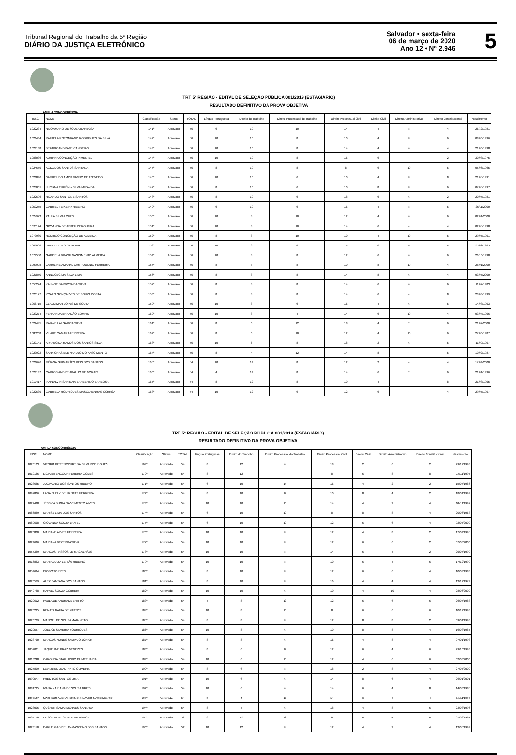Tribunal Regional do Trabalho da 5ª Região
DIÁRIO DA JUSTIÇA ELETRÔNICO
Salvador • sexta-feira
06 de março de 2020
Ano 12 • Nº 2.946
5
TRT 5ª REGIÃO - EDITAL DE SELEÇÃO PÚBLICA 001/2019 (ESTAGIÁRIO)
RESULTADO DEFINITIVO DA PROVA OBJETIVA
AMPLA CONCORRÊNCIA
| INSC | NOME | Classificação | Status | TOTAL | Língua Portuguesa | Direito do Trabalho | Direito Processual do Trabalho | Direito Processual Civil | Direito Civil | Direito Administrativo | Direito Constitucional | Nascimento |
| --- | --- | --- | --- | --- | --- | --- | --- | --- | --- | --- | --- | --- |
| 1022234 | NILO AMARO DE SOUZA BARBOSA | 141º | Aprovado | 56 | 6 | 10 | 10 | 14 | 4 | 8 | 4 | 26/12/1981 |
| 1021484 | RAFAELA ROTONDANO RODRIGUES DA SILVA | 142º | Aprovado | 56 | 10 | 10 | 8 | 10 | 4 | 8 | 6 | 08/06/1996 |
| 1028188 | BEATRIZ ANDRADE CANDEIAS | 143º | Aprovado | 56 | 10 | 10 | 8 | 14 | 4 | 6 | 4 | 21/06/1998 |
| 1088036 | ADRIANA CONCEIÇÃO PIMENTEL | 144º | Aprovado | 56 | 10 | 10 | 8 | 16 | 6 | 4 | 2 | 30/08/1975 |
| 1024659 | AGDA DOS SANTOS SANTANA | 145º | Aprovado | 56 | 8 | 10 | 8 | 8 | 6 | 10 | 6 | 05/06/1965 |
| 1021896 | SAMUEL DO AMOR DIVINO DE AZEVEDO | 146º | Aprovado | 56 | 10 | 10 | 6 | 10 | 4 | 8 | 8 | 21/05/1991 |
| 1023001 | LUCIANA EUGÊNIA SILVA MIRANDA | 147º | Aprovado | 56 | 8 | 10 | 6 | 10 | 8 | 8 | 6 | 07/05/1997 |
| 1022696 | RICARDO SANTOS E SANTOS | 148º | Aprovado | 56 | 8 | 10 | 6 | 18 | 6 | 6 | 2 | 20/05/1981 |
| 1050255 | GABRIEL TEIXEIRA RIBEIRO | 149º | Aprovado | 56 | 6 | 10 | 6 | 16 | 4 | 8 | 6 | 26/11/2000 |
| 1024973 | PAULA SILVA LOPES | 150º | Aprovado | 56 | 10 | 8 | 10 | 12 | 4 | 6 | 6 | 02/01/2000 |
| 1021124 | GIOVANNA DE ABREU CERQUEIRA | 151º | Aprovado | 56 | 10 | 8 | 10 | 14 | 6 | 4 | 4 | 02/05/1998 |
| 1073980 | RODRIGO CONCEIÇÃO DE ALMEIDA | 152º | Aprovado | 56 | 8 | 8 | 10 | 10 | 4 | 10 | 6 | 29/07/1991 |
| 1066808 | JANA RIBEIRO OLIVEIRA | 153º | Aprovado | 56 | 10 | 8 | 8 | 14 | 6 | 6 | 4 | 25/02/1985 |
| 1079550 | GABRIELA BRASIL NASCIMENTO ALMEIDA | 154º | Aprovado | 56 | 10 | 8 | 8 | 12 | 6 | 6 | 6 | 26/10/1998 |
| 1093908 | CAROLINE AMARAL CAMPODONIO FERREIRA | 155º | Aprovado | 56 | 8 | 8 | 8 | 10 | 8 | 10 | 4 | 28/01/2000 |
| 1021850 | ANNA CECÍLIA SILVA LIMA | 156º | Aprovado | 56 | 8 | 8 | 8 | 14 | 8 | 6 | 4 | 03/07/2000 |
| 1055274 | KALIANE BARBOSA DA SILVA | 157º | Aprovado | 56 | 8 | 8 | 8 | 14 | 6 | 6 | 6 | 11/07/1983 |
| 1020177 | YCARO GONÇALVES DE SOUZA COSTA | 158º | Aprovado | 56 | 8 | 8 | 8 | 14 | 6 | 4 | 8 | 23/08/1999 |
| 1068715 | CLAUDIMAR LOPES DE SOUZA | 159º | Aprovado | 56 | 10 | 8 | 6 | 16 | 4 | 6 | 6 | 14/08/1993 |
| 1023274 | FERNANDA BRANDÃO BOMFIM | 160º | Aprovado | 56 | 10 | 8 | 4 | 14 | 6 | 10 | 4 | 03/04/1996 |
| 1022445 | RAIANE LAI GARCIA SILVA | 161º | Aprovado | 56 | 8 | 6 | 12 | 18 | 4 | 2 | 6 | 21/07/2000 |
| 1085268 | VILANE CAMARA FERREIRA | 162º | Aprovado | 56 | 8 | 6 | 10 | 12 | 4 | 10 | 6 | 27/06/1987 |
| 1020141 | APARECIDA RAMOS DOS SANTOS SILVA | 163º | Aprovado | 56 | 10 | 6 | 8 | 18 | 2 | 6 | 6 | 11/09/1997 |
| 1023922 | SARA GRASIELE ARAUJO DO NASCIMENTO | 164º | Aprovado | 56 | 8 | 4 | 12 | 14 | 8 | 4 | 6 | 10/02/1987 |
| 1021676 | MÉRCIA GUIMARÃES REIS DOS SANTOS | 165º | Aprovado | 54 | 10 | 14 | 8 | 12 | 2 | 4 | 4 | 17/04/2000 |
| 1028137 | CARLOS ANDRE ARAUJO DE MORAIS | 166º | Aprovado | 54 | 4 | 14 | 8 | 14 | 6 | 2 | 6 | 21/01/1996 |
| 1017417 | IANN ALVIN SANTANA BARBERINO BARBOSA | 167º | Aprovado | 54 | 8 | 12 | 8 | 10 | 4 | 4 | 8 | 21/03/1995 |
| 1022639 | GABRIELA RODRIGUES MASCARENHAS CORRÊA | 168º | Aprovado | 54 | 10 | 12 | 6 | 12 | 6 | 4 | 4 | 29/07/1997 |
TRT 5ª REGIÃO - EDITAL DE SELEÇÃO PÚBLICA 001/2019 (ESTAGIÁRIO)
RESULTADO DEFINITIVO DA PROVA OBJETIVA
AMPLA CONCORRÊNCIA
| INSC | NOME | Classificação | Status | TOTAL | Língua Portuguesa | Direito do Trabalho | Direito Processual do Trabalho | Direito Processual Civil | Direito Civil | Direito Administrativo | Direito Constitucional | Nascimento |
| --- | --- | --- | --- | --- | --- | --- | --- | --- | --- | --- | --- | --- |
| 1020103 | VITORIA BITTENCOURT DA SILVA RODRIGUES | 169º | Aprovado | 54 | 8 | 12 | 6 | 18 | 2 | 6 | 2 | 29/12/1998 |
| 1019126 | LIGIA BITENCOUR PEREIRA GOMES | 170º | Aprovado | 54 | 8 | 12 | 4 | 8 | 6 | 8 | 8 | 15/11/1997 |
| 1028625 | JUCIMARIO DOS SANTOS RIBEIRO | 171º | Aprovado | 54 | 6 | 10 | 14 | 16 | 4 | 2 | 2 | 15/05/1986 |
| 1097806 | LANA SHELY DE FREITAS FERREIRA | 172º | Aprovado | 54 | 8 | 10 | 12 | 10 | 8 | 4 | 2 | 18/01/1999 |
| 1022488 | JÉSSICA BUGIA NASCIMENTO ALVES | 173º | Aprovado | 54 | 10 | 10 | 10 | 14 | 4 | 2 | 4 | 01/11/1997 |
| 1086829 | MARISE LIMA DOS SANTOS | 174º | Aprovado | 54 | 6 | 10 | 10 | 8 | 8 | 8 | 4 | 20/06/1963 |
| 1089698 | GIOVANNA SOUZA DANIEL | 175º | Aprovado | 54 | 6 | 10 | 10 | 12 | 6 | 6 | 4 | 02/07/2000 |
| 1020820 | MARIANE ALVES FERREIRA | 176º | Aprovado | 54 | 10 | 10 | 8 | 12 | 4 | 8 | 2 | 17/04/1995 |
| 1024636 | MARIANA BEZERRA SILVA | 177º | Aprovado | 54 | 10 | 10 | 8 | 12 | 6 | 6 | 2 | 07/08/2000 |
| 1055329 | MARCOS PASSOS DE MAGALHÃES | 178º | Aprovado | 54 | 10 | 10 | 8 | 14 | 6 | 4 | 2 | 29/05/1999 |
| 1016833 | MARIA LUIZA LEITÃO RIBEIRO | 179º | Aprovado | 54 | 10 | 10 | 8 | 10 | 6 | 4 | 6 | 17/12/1999 |
| 1054634 | DIOGO TORRES | 180º | Aprovado | 54 | 8 | 10 | 8 | 12 | 6 | 6 | 4 | 10/03/1988 |
| 1020569 | ALEX SANTANA DOS SANTOS | 181º | Aprovado | 54 | 8 | 10 | 8 | 16 | 4 | 4 | 4 | 13/12/1979 |
| 1049738 | RAFAEL SOUZA CORREIA | 182º | Aprovado | 54 | 10 | 10 | 6 | 10 | 4 | 10 | 4 | 28/06/2000 |
| 1020612 | PAULA DE ANDRADE BRITTO | 183º | Aprovado | 54 | 4 | 8 | 12 | 12 | 6 | 6 | 6 | 26/05/1988 |
| 1020235 | RENATA BAHIA DE MATTOS | 184º | Aprovado | 54 | 10 | 8 | 10 | 8 | 6 | 6 | 6 | 10/12/1998 |
| 1020709 | MANOEL DE SOUZA MAIA NETO | 185º | Aprovado | 54 | 8 | 8 | 8 | 12 | 8 | 8 | 2 | 09/01/1998 |
| 1020547 | JOELICE SILVEIRA RODRIGUES | 186º | Aprovado | 54 | 10 | 8 | 6 | 10 | 8 | 8 | 4 | 16/03/1987 |
| 1023790 | MARCOS NUNES SAMPAIO JÚNIOR | 187º | Aprovado | 54 | 8 | 8 | 6 | 16 | 4 | 8 | 4 | 07/01/1998 |
| 1052001 | JAQUELINE BRAZ MENEZES | 188º | Aprovado | 54 | 8 | 6 | 12 | 12 | 6 | 4 | 6 | 29/10/1998 |
| 1018248 | CAROLINA STAGLIORIO DUMET FARIA | 189º | Aprovado | 54 | 10 | 6 | 10 | 12 | 4 | 6 | 6 | 02/08/2000 |
| 1025809 | LEVI JEIEL LEAL PINTO OLIVEIRA | 190º | Aprovado | 54 | 8 | 6 | 8 | 18 | 2 | 8 | 4 | 27/07/2000 |
| 1099577 | FRED DOS SANTOS LIMA | 191º | Aprovado | 54 | 10 | 6 | 6 | 14 | 8 | 6 | 4 | 26/01/2001 |
| 1081735 | IVANA MARIANA DE SOUSA BRITO | 192º | Aprovado | 54 | 10 | 6 | 6 | 14 | 6 | 4 | 8 | 14/08/1985 |
| 1099137 | MATHEUS ALEXANDRINO SILVA DO NASCIMENTO | 193º | Aprovado | 54 | 8 | 4 | 12 | 14 | 6 | 6 | 4 | 15/11/1996 |
| 1028006 | QUÉREN SAMAI MORAES SANTANA | 194º | Aprovado | 54 | 8 | 4 | 6 | 18 | 4 | 8 | 6 | 23/08/1996 |
| 1034758 | EDSON NUNES DA SILVA JÚNIOR | 195º | Aprovado | 52 | 8 | 12 | 12 | 8 | 4 | 4 | 4 | 01/03/1997 |
| 1028150 | DARLEI GABRIEL DAMASCENO DOS SANTOS | 196º | Aprovado | 52 | 10 | 12 | 8 | 12 | 4 | 2 | 4 | 13/05/1999 |